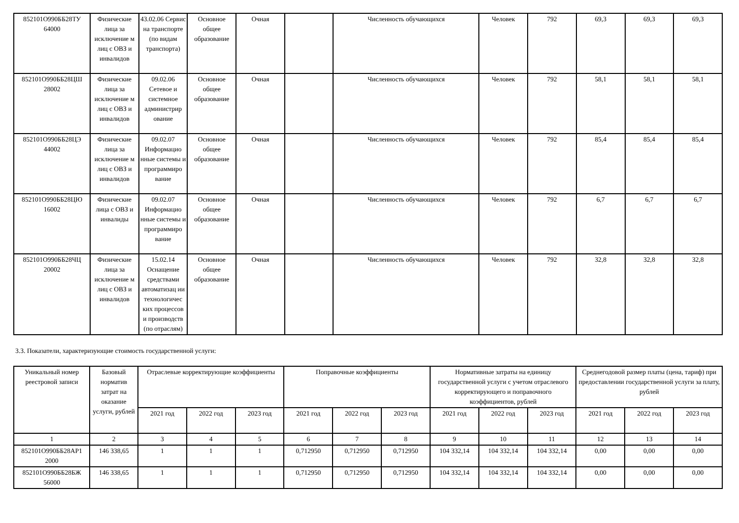| 852101О990ББ28ТУ 64000 | Физические лица за исключение м лиц с ОВЗ и инвалидов | 43.02.06 Сервис на транспорте (по видам транспорта) | Основное общее образование | Очная | | Численность обучающихся | Человек | 792 | 69,3 | 69,3 | 69,3 |
| 852101О990ББ28ЦШ 28002 | Физические лица за исключение м лиц с ОВЗ и инвалидов | 09.02.06 Сетевое и системное администрир ование | Основное общее образование | Очная | | Численность обучающихся | Человек | 792 | 58,1 | 58,1 | 58,1 |
| 852101О990ББ28ЦЭ 44002 | Физические лица за исключение м лиц с ОВЗ и инвалидов | 09.02.07 Информацио нные системы и программиро вание | Основное общее образование | Очная | | Численность обучающихся | Человек | 792 | 85,4 | 85,4 | 85,4 |
| 852101О990ББ28ЦЮ 16002 | Физические лица с ОВЗ и инвалиды | 09.02.07 Информацио нные системы и программиро вание | Основное общее образование | Очная | | Численность обучающихся | Человек | 792 | 6,7 | 6,7 | 6,7 |
| 852101О990ББ28ЧЦ 20002 | Физические лица за исключение м лиц с ОВЗ и инвалидов | 15.02.14 Оснащение средствами автоматизац ии технологичес ких процессов и производств (по отраслям) | Основное общее образование | Очная | | Численность обучающихся | Человек | 792 | 32,8 | 32,8 | 32,8 |
3.3. Показатели, характеризующие стоимость государственной услуги:
| Уникальный номер реестровой записи | Базовый норматив затрат на оказание услуги, рублей | Отраслевые корректирующие коэффициенты | | | Поправочные коэффициенты | | | Нормативные затраты на единицу государственной услуги с учетом отраслевого корректирующего и поправочного коэффициентов, рублей | | | Среднегодовой размер платы (цена, тариф) при предоставлении государственной услуги за плату, рублей | | |
| --- | --- | --- | --- | --- | --- | --- | --- | --- | --- | --- | --- | --- | --- |
| | | 2021 год | 2022 год | 2023 год | 2021 год | 2022 год | 2023 год | 2021 год | 2022 год | 2023 год | 2021 год | 2022 год | 2023 год |
| 1 | 2 | 3 | 4 | 5 | 6 | 7 | 8 | 9 | 10 | 11 | 12 | 13 | 14 |
| 852101О990ББ28АР1 2000 | 146 338,65 | 1 | 1 | 1 | 0,712950 | 0,712950 | 0,712950 | 104 332,14 | 104 332,14 | 104 332,14 | 0,00 | 0,00 | 0,00 |
| 852101О990ББ28БЖ 56000 | 146 338,65 | 1 | 1 | 1 | 0,712950 | 0,712950 | 0,712950 | 104 332,14 | 104 332,14 | 104 332,14 | 0,00 | 0,00 | 0,00 |